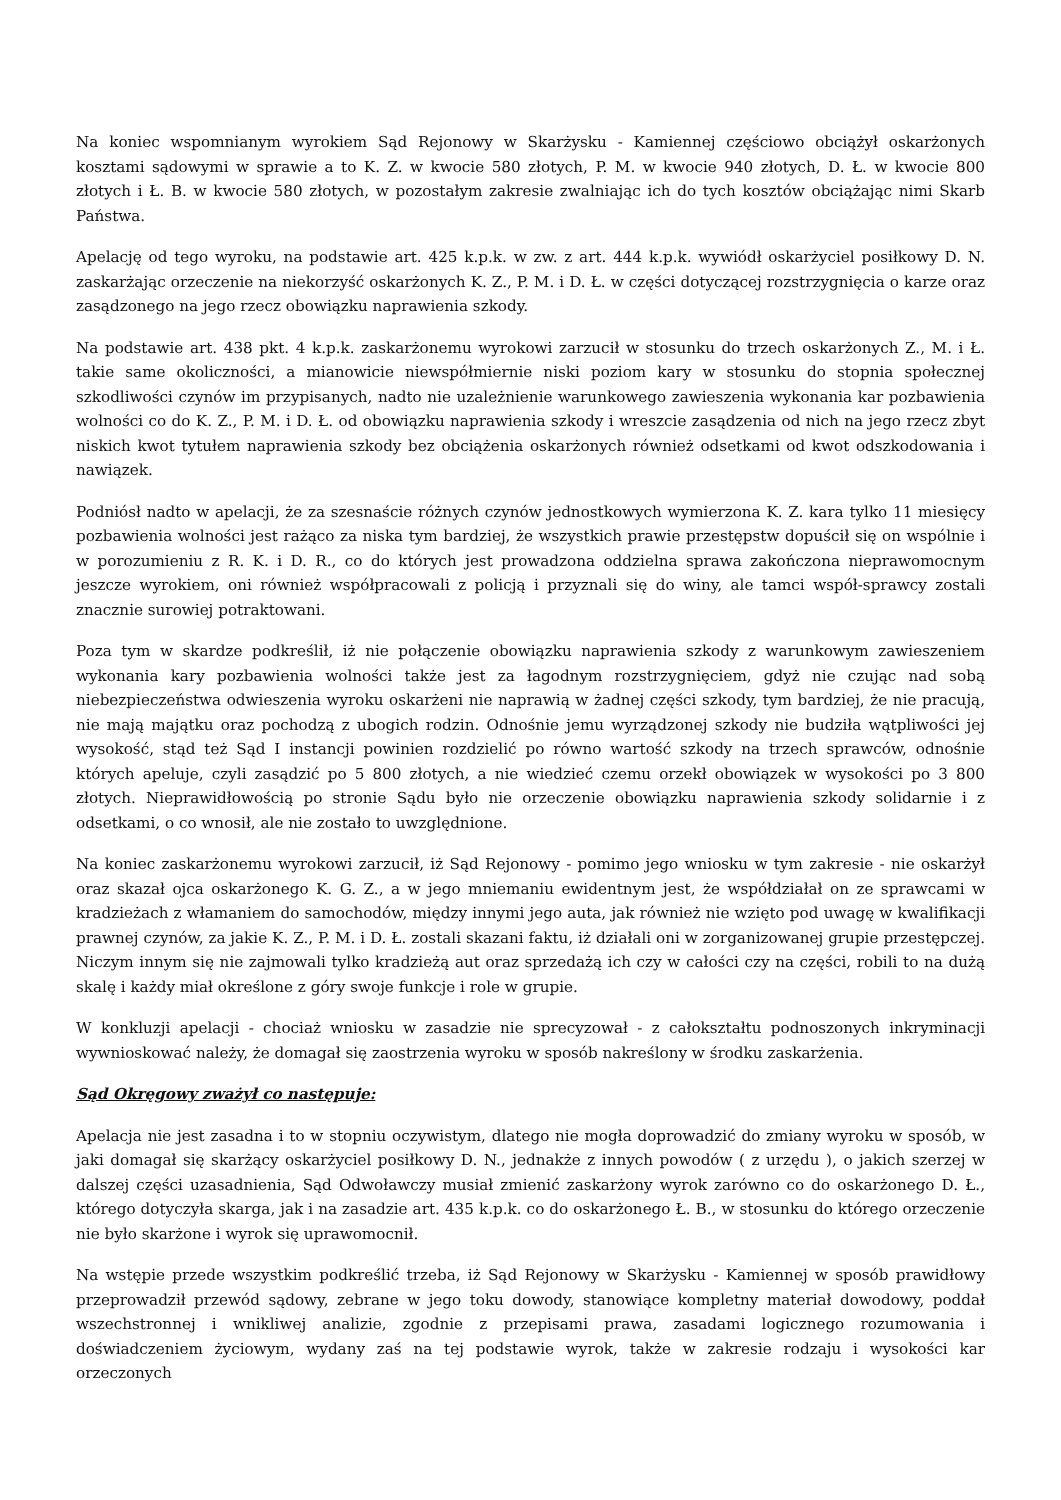Na koniec wspomnianym wyrokiem Sąd Rejonowy w Skarżysku - Kamiennej częściowo obciążył oskarżonych kosztami sądowymi w sprawie a to K. Z. w kwocie 580 złotych, P. M. w kwocie 940 złotych, D. Ł. w kwocie 800 złotych i Ł. B. w kwocie 580 złotych, w pozostałym zakresie zwalniając ich do tych kosztów obciążając nimi Skarb Państwa.
Apelację od tego wyroku, na podstawie art. 425 k.p.k. w zw. z art. 444 k.p.k. wywiódł oskarżyciel posiłkowy D. N. zaskarżając orzeczenie na niekorzyść oskarżonych K. Z., P. M. i D. Ł. w części dotyczącej rozstrzygnięcia o karze oraz zasądzonego na jego rzecz obowiązku naprawienia szkody.
Na podstawie art. 438 pkt. 4 k.p.k. zaskarżonemu wyrokowi zarzucił w stosunku do trzech oskarżonych Z., M. i Ł. takie same okoliczności, a mianowicie niewspółmiernie niski poziom kary w stosunku do stopnia społecznej szkodliwości czynów im przypisanych, nadto nie uzależnienie warunkowego zawieszenia wykonania kar pozbawienia wolności co do K. Z., P. M. i D. Ł. od obowiązku naprawienia szkody i wreszcie zasądzenia od nich na jego rzecz zbyt niskich kwot tytułem naprawienia szkody bez obciążenia oskarżonych również odsetkami od kwot odszkodowania i nawiązek.
Podniósł nadto w apelacji, że za szesnaście różnych czynów jednostkowych wymierzona K. Z. kara tylko 11 miesięcy pozbawienia wolności jest rażąco za niska tym bardziej, że wszystkich prawie przestępstw dopuścił się on wspólnie i w porozumieniu z R. K. i D. R., co do których jest prowadzona oddzielna sprawa zakończona nieprawomocnym jeszcze wyrokiem, oni również współpracowali z policją i przyznali się do winy, ale tamci współ-sprawcy zostali znacznie surowiej potraktowani.
Poza tym w skardze podkreślił, iż nie połączenie obowiązku naprawienia szkody z warunkowym zawieszeniem wykonania kary pozbawienia wolności także jest za łagodnym rozstrzygnięciem, gdyż nie czując nad sobą niebezpieczeństwa odwieszenia wyroku oskarżeni nie naprawią w żadnej części szkody, tym bardziej, że nie pracują, nie mają majątku oraz pochodzą z ubogich rodzin. Odnośnie jemu wyrządzonej szkody nie budziła wątpliwości jej wysokość, stąd też Sąd I instancji powinien rozdzielić po równo wartość szkody na trzech sprawców, odnośnie których apeluje, czyli zasądzić po 5 800 złotych, a nie wiedzieć czemu orzekł obowiązek w wysokości po 3 800 złotych. Nieprawidłowością po stronie Sądu było nie orzeczenie obowiązku naprawienia szkody solidarnie i z odsetkami, o co wnosił, ale nie zostało to uwzględnione.
Na koniec zaskarżonemu wyrokowi zarzucił, iż Sąd Rejonowy - pomimo jego wniosku w tym zakresie - nie oskarżył oraz skazał ojca oskarżonego K. G. Z., a w jego mniemaniu ewidentnym jest, że współdziałał on ze sprawcami w kradzieżach z włamaniem do samochodów, między innymi jego auta, jak również nie wzięto pod uwagę w kwalifikacji prawnej czynów, za jakie K. Z., P. M. i D. Ł. zostali skazani faktu, iż działali oni w zorganizowanej grupie przestępczej. Niczym innym się nie zajmowali tylko kradzieżą aut oraz sprzedażą ich czy w całości czy na części, robili to na dużą skalę i każdy miał określone z góry swoje funkcje i role w grupie.
W konkluzji apelacji - chociaż wniosku w zasadzie nie sprecyzował - z całokształtu podnoszonych inkryminacji wywnioskować należy, że domagał się zaostrzenia wyroku w sposób nakreślony w środku zaskarżenia.
Sąd Okręgowy zważył co następuje:
Apelacja nie jest zasadna i to w stopniu oczywistym, dlatego nie mogła doprowadzić do zmiany wyroku w sposób, w jaki domagał się skarżący oskarżyciel posiłkowy D. N., jednakże z innych powodów ( z urzędu ), o jakich szerzej w dalszej części uzasadnienia, Sąd Odwoławczy musiał zmienić zaskarżony wyrok zarówno co do oskarżonego D. Ł., którego dotyczyła skarga, jak i na zasadzie art. 435 k.p.k. co do oskarżonego Ł. B., w stosunku do którego orzeczenie nie było skarżone i wyrok się uprawomocnił.
Na wstępie przede wszystkim podkreślić trzeba, iż Sąd Rejonowy w Skarżysku - Kamiennej w sposób prawidłowy przeprowadził przewód sądowy, zebrane w jego toku dowody, stanowiące kompletny materiał dowodowy, poddał wszechstronnej i wnikliwej analizie, zgodnie z przepisami prawa, zasadami logicznego rozumowania i doświadczeniem życiowym, wydany zaś na tej podstawie wyrok, także w zakresie rodzaju i wysokości kar orzeczonych